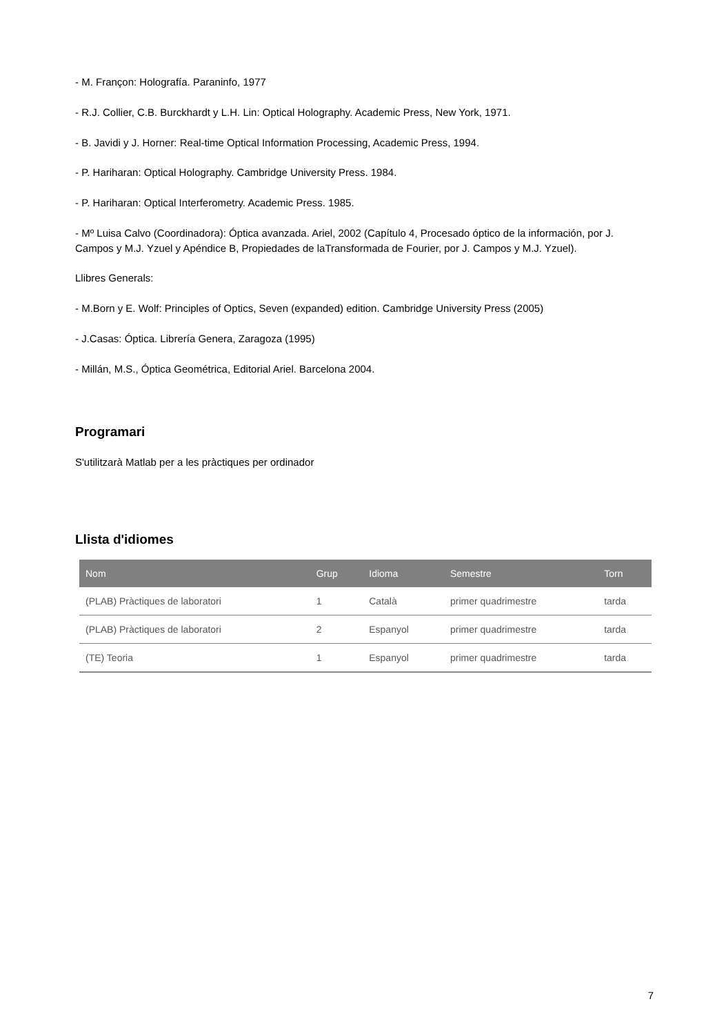- M. Françon: Holografía. Paraninfo, 1977
- R.J. Collier, C.B. Burckhardt y L.H. Lin: Optical Holography. Academic Press, New York, 1971.
- B. Javidi y J. Horner: Real-time Optical Information Processing, Academic Press, 1994.
- P. Hariharan: Optical Holography. Cambridge University Press. 1984.
- P. Hariharan: Optical Interferometry. Academic Press. 1985.
- Mº Luisa Calvo (Coordinadora): Óptica avanzada. Ariel, 2002 (Capítulo 4, Procesado óptico de la información, por J. Campos y M.J. Yzuel y Apéndice B, Propiedades de laTransformada de Fourier, por J. Campos y M.J. Yzuel).
Llibres Generals:
- M.Born y E. Wolf: Principles of Optics, Seven (expanded) edition. Cambridge University Press (2005)
- J.Casas: Óptica. Librería Genera, Zaragoza (1995)
- Millán, M.S., Óptica Geométrica, Editorial Ariel. Barcelona 2004.
Programari
S'utilitzarà Matlab per a les pràctiques per ordinador
Llista d'idiomes
| Nom | Grup | Idioma | Semestre | Torn |
| --- | --- | --- | --- | --- |
| (PLAB) Pràctiques de laboratori | 1 | Català | primer quadrimestre | tarda |
| (PLAB) Pràctiques de laboratori | 2 | Espanyol | primer quadrimestre | tarda |
| (TE) Teoria | 1 | Espanyol | primer quadrimestre | tarda |
7